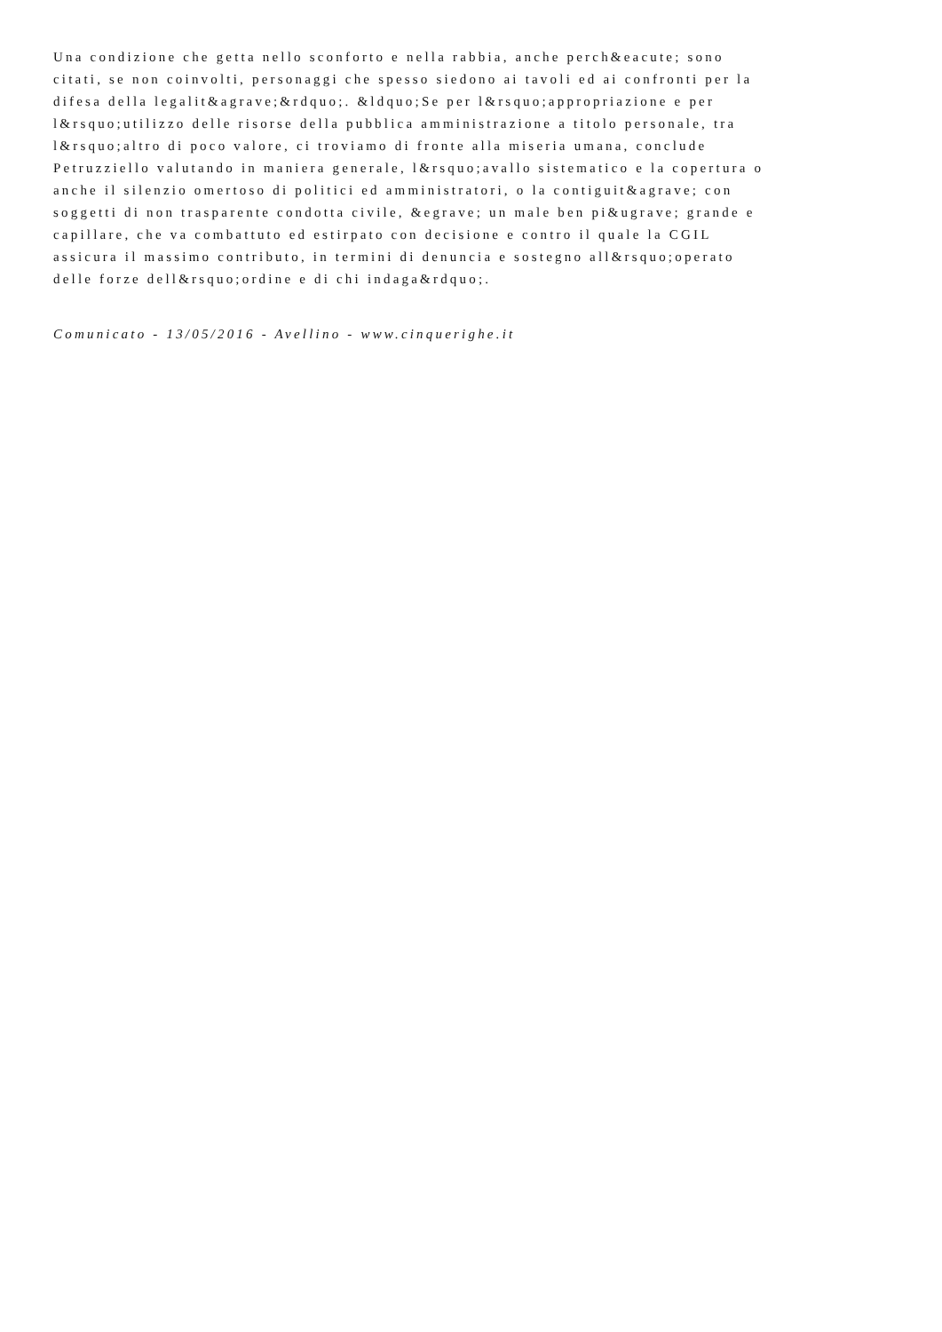Una condizione che getta nello sconforto e nella rabbia, anche perch&eacute; sono
citati, se non coinvolti, personaggi che spesso siedono ai tavoli ed ai confronti per la
difesa della legalit&agrave;&rdquo;. &ldquo;Se per l&rsquo;appropriazione e per
l&rsquo;utilizzo delle risorse della pubblica amministrazione a titolo personale, tra
l&rsquo;altro di poco valore, ci troviamo di fronte alla miseria umana, conclude
Petruzziello valutando in maniera generale, l&rsquo;avallo sistematico e la copertura o
anche il silenzio omertoso di politici ed amministratori, o la contiguit&agrave; con
soggetti di non trasparente condotta civile, &egrave; un male ben pi&ugrave; grande e
capillare, che va combattuto ed estirpato con decisione e contro il quale la CGIL
assicura il massimo contributo, in termini di denuncia e sostegno all&rsquo;operato
delle forze dell&rsquo;ordine e di chi indaga&rdquo;.
Comunicato - 13/05/2016 - Avellino - www.cinquerighe.it